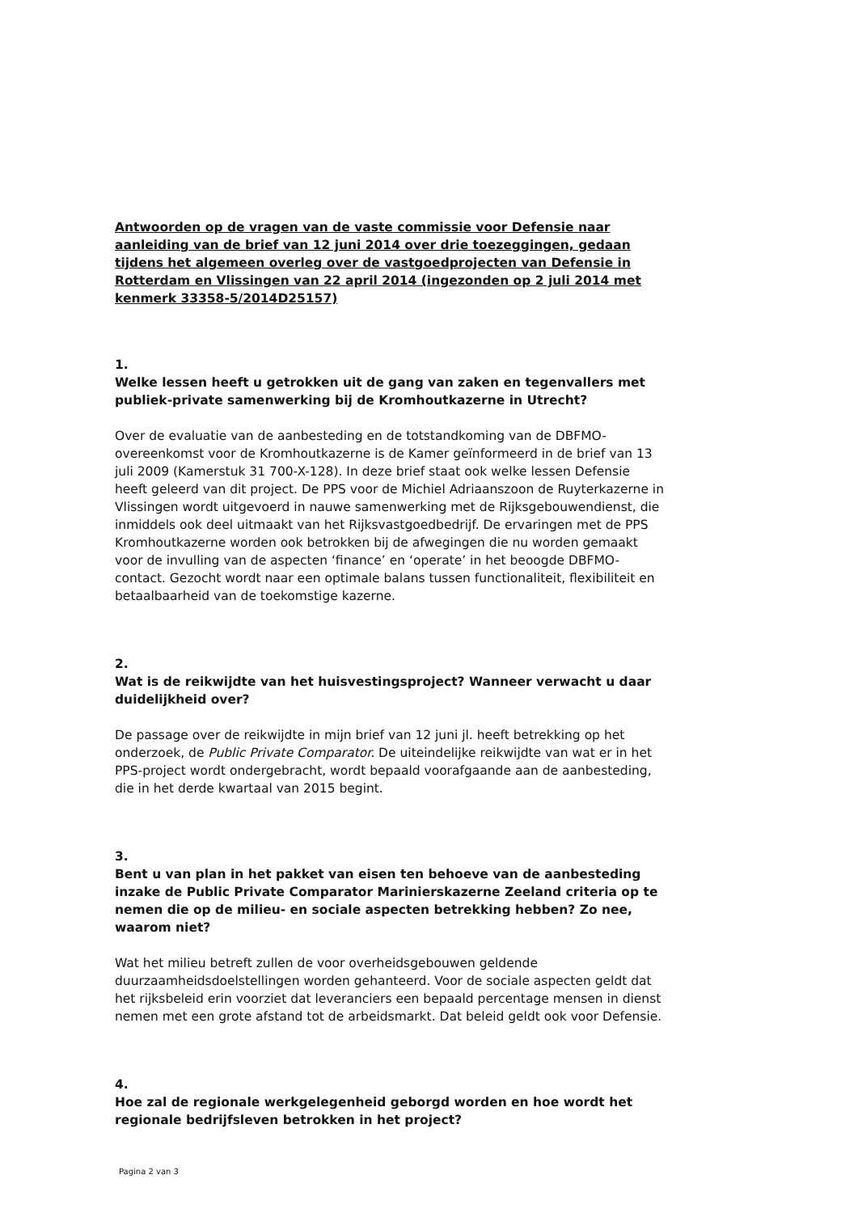Antwoorden op de vragen van de vaste commissie voor Defensie naar aanleiding van de brief van 12 juni 2014 over drie toezeggingen, gedaan tijdens het algemeen overleg over de vastgoedprojecten van Defensie in Rotterdam en Vlissingen van 22 april 2014 (ingezonden op 2 juli 2014 met kenmerk 33358-5/2014D25157)
1.
Welke lessen heeft u getrokken uit de gang van zaken en tegenvallers met publiek-private samenwerking bij de Kromhoutkazerne in Utrecht?
Over de evaluatie van de aanbesteding en de totstandkoming van de DBFMO-overeenkomst voor de Kromhoutkazerne is de Kamer geïnformeerd in de brief van 13 juli 2009 (Kamerstuk 31 700-X-128). In deze brief staat ook welke lessen Defensie heeft geleerd van dit project. De PPS voor de Michiel Adriaanszoon de Ruyterkazerne in Vlissingen wordt uitgevoerd in nauwe samenwerking met de Rijksgebouwendienst, die inmiddels ook deel uitmaakt van het Rijksvastgoedbedrijf. De ervaringen met de PPS Kromhoutkazerne worden ook betrokken bij de afwegingen die nu worden gemaakt voor de invulling van de aspecten ‘finance’ en ‘operate’ in het beoogde DBFMO-contact. Gezocht wordt naar een optimale balans tussen functionaliteit, flexibiliteit en betaalbaarheid van de toekomstige kazerne.
2.
Wat is de reikwijdte van het huisvestingsproject? Wanneer verwacht u daar duidelijkheid over?
De passage over de reikwijdte in mijn brief van 12 juni jl. heeft betrekking op het onderzoek, de Public Private Comparator. De uiteindelijke reikwijdte van wat er in het PPS-project wordt ondergebracht, wordt bepaald voorafgaande aan de aanbesteding, die in het derde kwartaal van 2015 begint.
3.
Bent u van plan in het pakket van eisen ten behoeve van de aanbesteding inzake de Public Private Comparator Marinierskazerne Zeeland criteria op te nemen die op de milieu- en sociale aspecten betrekking hebben? Zo nee, waarom niet?
Wat het milieu betreft zullen de voor overheidsgebouwen geldende duurzaamheidsdoelstellingen worden gehanteerd. Voor de sociale aspecten geldt dat het rijksbeleid erin voorziet dat leveranciers een bepaald percentage mensen in dienst nemen met een grote afstand tot de arbeidsmarkt. Dat beleid geldt ook voor Defensie.
4.
Hoe zal de regionale werkgelegenheid geborgd worden en hoe wordt het regionale bedrijfsleven betrokken in het project?
Pagina 2 van 3